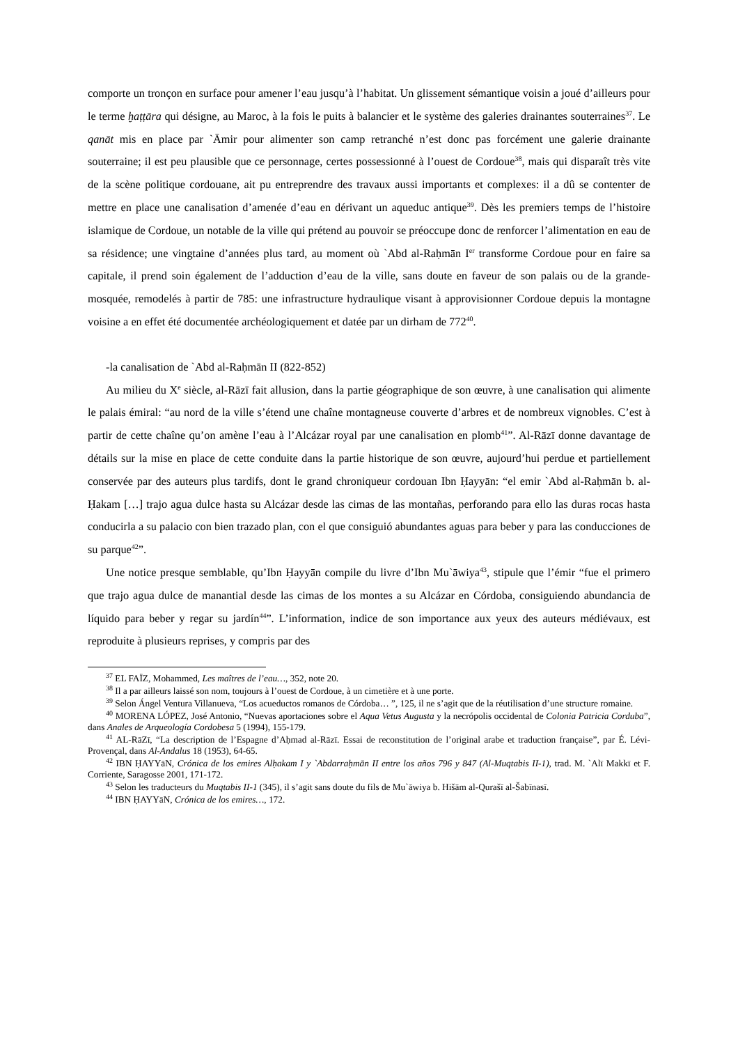comporte un tronçon en surface pour amener l’eau jusqu’à l’habitat. Un glissement sémantique voisin a joué d’ailleurs pour le terme ḫaṭṭāra qui désigne, au Maroc, à la fois le puits à balancier et le système des galeries drainantes souterraines<sup>37</sup>. Le qanāt mis en place par `Āmir pour alimenter son camp retranché n’est donc pas forcément une galerie drainante souterraine; il est peu plausible que ce personnage, certes possessionné à l’ouest de Cordoue<sup>38</sup>, mais qui disparaît très vite de la scène politique cordouane, ait pu entreprendre des travaux aussi importants et complexes: il a dû se contenter de mettre en place une canalisation d’amenée d’eau en dérivant un aqueduc antique<sup>39</sup>. Dès les premiers temps de l’histoire islamique de Cordoue, un notable de la ville qui prétend au pouvoir se préoccupe donc de renforcer l’alimentation en eau de sa résidence; une vingtaine d’années plus tard, au moment où `Abd al-Raḥmān I<sup>er</sup> transforme Cordoue pour en faire sa capitale, il prend soin également de l’adduction d’eau de la ville, sans doute en faveur de son palais ou de la grande-mosquée, remodelés à partir de 785: une infrastructure hydraulique visant à approvisionner Cordoue depuis la montagne voisine a en effet été documentée archéologiquement et datée par un dirham de 772<sup>40</sup>.
-la canalisation de `Abd al-Raḥmān II (822-852)
Au milieu du X<sup>e</sup> siècle, al-Rāzī fait allusion, dans la partie géographique de son œuvre, à une canalisation qui alimente le palais émiral: “au nord de la ville s’étend une chaîne montagneuse couverte d’arbres et de nombreux vignobles. C’est à partir de cette chaîne qu’on amène l’eau à l’Alcázar royal par une canalisation en plomb<sup>41</sup>”. Al-Rāzī donne davantage de détails sur la mise en place de cette conduite dans la partie historique de son œuvre, aujourd’hui perdue et partiellement conservée par des auteurs plus tardifs, dont le grand chroniqueur cordouan Ibn Ḥayyān: “el emir `Abd al-Raḥmān b. al-Ḥakam […] trajo agua dulce hasta su Alcázar desde las cimas de las montañas, perforando para ello las duras rocas hasta conducirla a su palacio con bien trazado plan, con el que consiguió abundantes aguas para beber y para las conducciones de su parque<sup>42</sup>”.
Une notice presque semblable, qu’Ibn Ḥayyān compile du livre d’Ibn Mu`āwiya<sup>43</sup>, stipule que l’émir “fue el primero que trajo agua dulce de manantial desde las cimas de los montes a su Alcázar en Córdoba, consiguiendo abundancia de líquido para beber y regar su jardín<sup>44</sup>”. L’information, indice de son importance aux yeux des auteurs médiévaux, est reproduite à plusieurs reprises, y compris par des
<sup>37</sup> EL FAÏZ, Mohammed, Les maîtres de l’eau…, 352, note 20.
<sup>38</sup> Il a par ailleurs laissé son nom, toujours à l’ouest de Cordoue, à un cimetière et à une porte.
<sup>39</sup> Selon Ángel Ventura Villanueva, “Los acueductos romanos de Córdoba… ”, 125, il ne s’agit que de la réutilisation d’une structure romaine.
<sup>40</sup> MORENA LÓPEZ, José Antonio, “Nuevas aportaciones sobre el Aqua Vetus Augusta y la necrópolis occidental de Colonia Patricia Corduba”, dans Anales de Arqueología Cordobesa 5 (1994), 155-179.
<sup>41</sup> AL-RāZī, “La description de l’Espagne d’Aḥmad al-Rāzī. Essai de reconstitution de l’original arabe et traduction française”, par É. Lévi-Provençal, dans Al-Andalus 18 (1953), 64-65.
<sup>42</sup> IBN ḤAYYāN, Crónica de los emires Alḥakam I y `Abdarraḥmān II entre los años 796 y 847 (Al-Muqtabis II-1), trad. M. `Alī Makkī et F. Corriente, Saragosse 2001, 171-172.
<sup>43</sup> Selon les traducteurs du Muqtabis II-1 (345), il s’agit sans doute du fils de Mu`āwiya b. Hišām al-Qurašī al-Šabīnasī.
<sup>44</sup> IBN ḤAYYāN, Crónica de los emires…, 172.